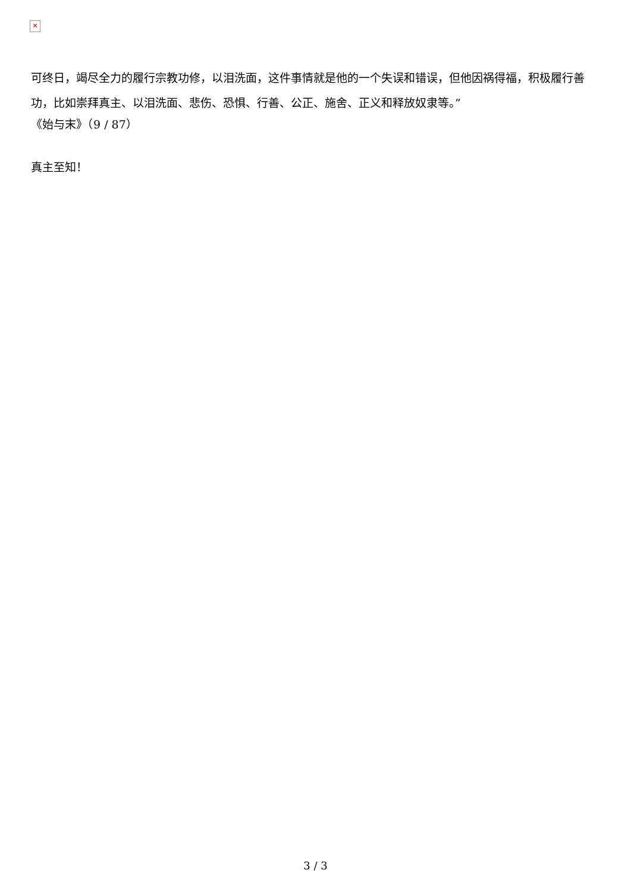✕
可终日，竭尽全力的履行宗教功修，以泪洗面，这件事情就是他的一个失误和错误，但他因祸得福，积极履行善功，比如崇拜真主、以泪洗面、悲伤、恐惧、行善、公正、施舍、正义和释放奴隶等。”
《始与末》（9 / 87）
真主至知！
3 / 3